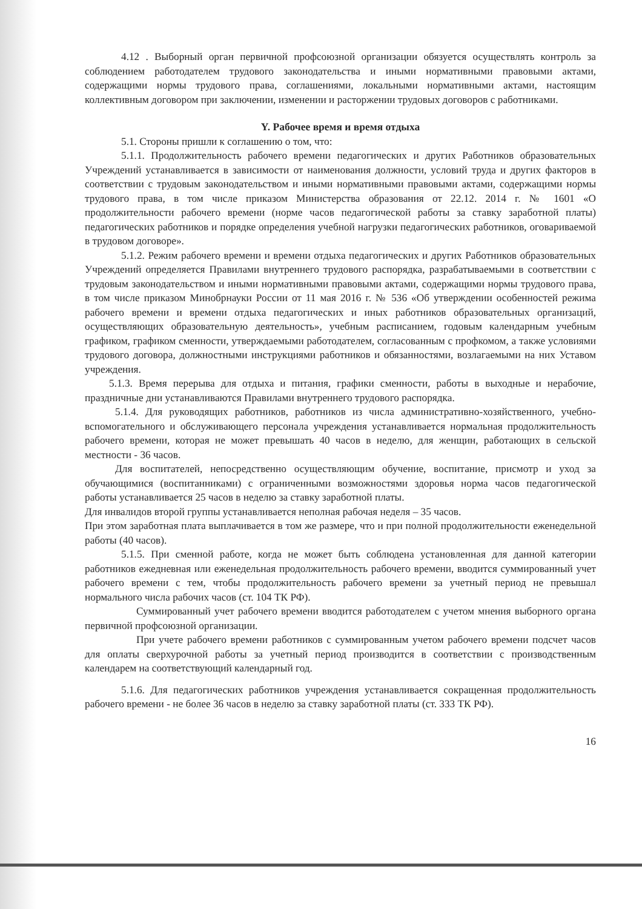4.12 . Выборный орган первичной профсоюзной организации обязуется осуществлять контроль за соблюдением работодателем трудового законодательства и иными нормативными правовыми актами, содержащими нормы трудового права, соглашениями, локальными нормативными актами, настоящим коллективным договором при заключении, изменении и расторжении трудовых договоров с работниками.
Y. Рабочее время и время отдыха
5.1. Стороны пришли к соглашению о том, что:
5.1.1. Продолжительность рабочего времени педагогических и других Работников образовательных Учреждений устанавливается в зависимости от наименования должности, условий труда и других факторов в соответствии с трудовым законодательством и иными нормативными правовыми актами, содержащими нормы трудового права, в том числе приказом Министерства образования от 22.12. 2014 г. № 1601 «О продолжительности рабочего времени (норме часов педагогической работы за ставку заработной платы) педагогических работников и порядке определения учебной нагрузки педагогических работников, оговариваемой в трудовом договоре».
5.1.2. Режим рабочего времени и времени отдыха педагогических и других Работников образовательных Учреждений определяется Правилами внутреннего трудового распорядка, разрабатываемыми в соответствии с трудовым законодательством и иными нормативными правовыми актами, содержащими нормы трудового права, в том числе приказом Минобрнауки России от 11 мая 2016 г. № 536 «Об утверждении особенностей режима рабочего времени и времени отдыха педагогических и иных работников образовательных организаций, осуществляющих образовательную деятельность», учебным расписанием, годовым календарным учебным графиком, графиком сменности, утверждаемыми работодателем, согласованным с профкомом, а также условиями трудового договора, должностными инструкциями работников и обязанностями, возлагаемыми на них Уставом учреждения.
5.1.3. Время перерыва для отдыха и питания, графики сменности, работы в выходные и нерабочие, праздничные дни устанавливаются Правилами внутреннего трудового распорядка.
5.1.4. Для руководящих работников, работников из числа административно-хозяйственного, учебно-вспомогательного и обслуживающего персонала учреждения устанавливается нормальная продолжительность рабочего времени, которая не может превышать 40 часов в неделю, для женщин, работающих в сельской местности - 36 часов.
Для воспитателей, непосредственно осуществляющим обучение, воспитание, присмотр и уход за обучающимися (воспитанниками) с ограниченными возможностями здоровья норма часов педагогической работы устанавливается 25 часов в неделю за ставку заработной платы.
Для инвалидов второй группы устанавливается неполная рабочая неделя – 35 часов.
При этом заработная плата выплачивается в том же размере, что и при полной продолжительности еженедельной работы (40 часов).
5.1.5. При сменной работе, когда не может быть соблюдена установленная для данной категории работников ежедневная или еженедельная продолжительность рабочего времени, вводится суммированный учет рабочего времени с тем, чтобы продолжительность рабочего времени за учетный период не превышал нормального числа рабочих часов (ст. 104 ТК РФ).
Суммированный учет рабочего времени вводится работодателем с учетом мнения выборного органа первичной профсоюзной организации.
При учете рабочего времени работников с суммированным учетом рабочего времени подсчет часов для оплаты сверхурочной работы за учетный период производится в соответствии с производственным календарем на соответствующий календарный год.
5.1.6. Для педагогических работников учреждения устанавливается сокращенная продолжительность рабочего времени - не более 36 часов в неделю за ставку заработной платы (ст. 333 ТК РФ).
16